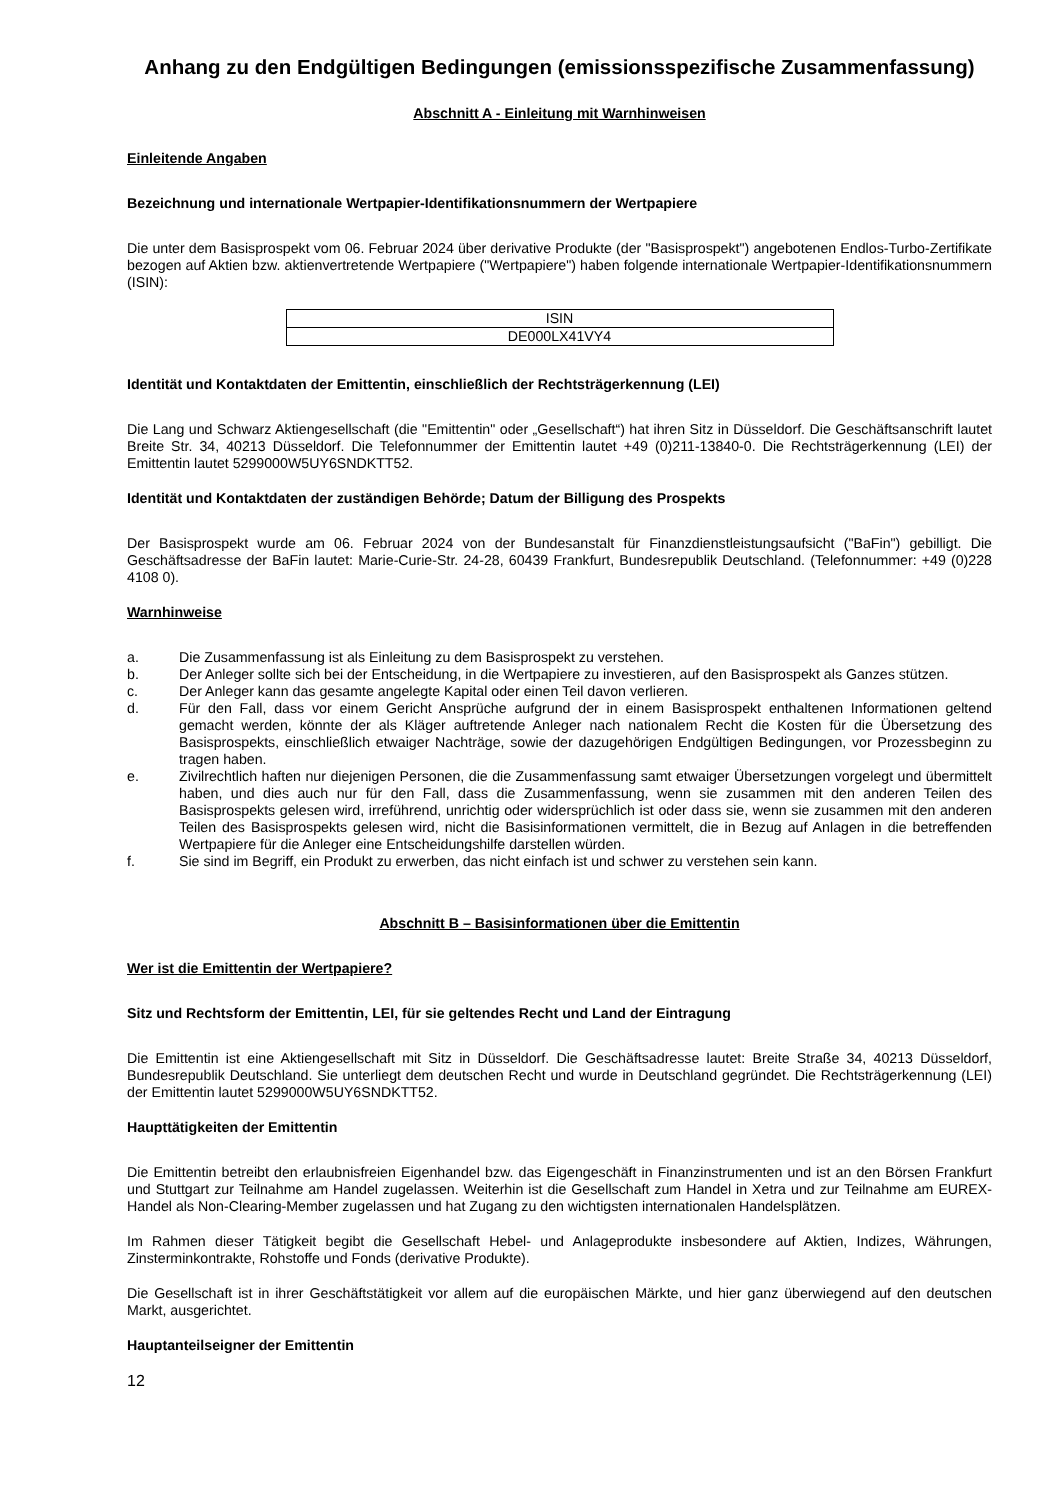Anhang zu den Endgültigen Bedingungen (emissionsspezifische Zusammenfassung)
Abschnitt A - Einleitung mit Warnhinweisen
Einleitende Angaben
Bezeichnung und internationale Wertpapier-Identifikationsnummern der Wertpapiere
Die unter dem Basisprospekt vom 06. Februar 2024 über derivative Produkte (der "Basisprospekt") angebotenen Endlos-Turbo-Zertifikate bezogen auf Aktien bzw. aktienvertretende Wertpapiere ("Wertpapiere") haben folgende internationale Wertpapier-Identifikationsnummern (ISIN):
| ISIN |
| DE000LX41VY4 |
Identität und Kontaktdaten der Emittentin, einschließlich der Rechtsträgerkennung (LEI)
Die Lang und Schwarz Aktiengesellschaft (die "Emittentin" oder „Gesellschaft“) hat ihren Sitz in Düsseldorf. Die Geschäftsanschrift lautet Breite Str. 34, 40213 Düsseldorf. Die Telefonnummer der Emittentin lautet +49 (0)211-13840-0. Die Rechtsträgerkennung (LEI) der Emittentin lautet 5299000W5UY6SNDKTT52.
Identität und Kontaktdaten der zuständigen Behörde; Datum der Billigung des Prospekts
Der Basisprospekt wurde am 06. Februar 2024 von der Bundesanstalt für Finanzdienstleistungsaufsicht ("BaFin") gebilligt. Die Geschäftsadresse der BaFin lautet: Marie-Curie-Str. 24-28, 60439 Frankfurt, Bundesrepublik Deutschland. (Telefonnummer: +49 (0)228 4108 0).
Warnhinweise
a. Die Zusammenfassung ist als Einleitung zu dem Basisprospekt zu verstehen.
b. Der Anleger sollte sich bei der Entscheidung, in die Wertpapiere zu investieren, auf den Basisprospekt als Ganzes stützen.
c. Der Anleger kann das gesamte angelegte Kapital oder einen Teil davon verlieren.
d. Für den Fall, dass vor einem Gericht Ansprüche aufgrund der in einem Basisprospekt enthaltenen Informationen geltend gemacht werden, könnte der als Kläger auftretende Anleger nach nationalem Recht die Kosten für die Übersetzung des Basisprospekts, einschließlich etwaiger Nachträge, sowie der dazugehörigen Endgültigen Bedingungen, vor Prozessbeginn zu tragen haben.
e. Zivilrechtlich haften nur diejenigen Personen, die die Zusammenfassung samt etwaiger Übersetzungen vorgelegt und übermittelt haben, und dies auch nur für den Fall, dass die Zusammenfassung, wenn sie zusammen mit den anderen Teilen des Basisprospekts gelesen wird, irreführend, unrichtig oder widersprüchlich ist oder dass sie, wenn sie zusammen mit den anderen Teilen des Basisprospekts gelesen wird, nicht die Basisinformationen vermittelt, die in Bezug auf Anlagen in die betreffenden Wertpapiere für die Anleger eine Entscheidungshilfe darstellen würden.
f. Sie sind im Begriff, ein Produkt zu erwerben, das nicht einfach ist und schwer zu verstehen sein kann.
Abschnitt B – Basisinformationen über die Emittentin
Wer ist die Emittentin der Wertpapiere?
Sitz und Rechtsform der Emittentin, LEI, für sie geltendes Recht und Land der Eintragung
Die Emittentin ist eine Aktiengesellschaft mit Sitz in Düsseldorf. Die Geschäftsadresse lautet: Breite Straße 34, 40213 Düsseldorf, Bundesrepublik Deutschland. Sie unterliegt dem deutschen Recht und wurde in Deutschland gegründet. Die Rechtsträgerkennung (LEI) der Emittentin lautet 5299000W5UY6SNDKTT52.
Haupttätigkeiten der Emittentin
Die Emittentin betreibt den erlaubnisfreien Eigenhandel bzw. das Eigengeschäft in Finanzinstrumenten und ist an den Börsen Frankfurt und Stuttgart zur Teilnahme am Handel zugelassen. Weiterhin ist die Gesellschaft zum Handel in Xetra und zur Teilnahme am EUREX-Handel als Non-Clearing-Member zugelassen und hat Zugang zu den wichtigsten internationalen Handelsplätzen.
Im Rahmen dieser Tätigkeit begibt die Gesellschaft Hebel- und Anlageprodukte insbesondere auf Aktien, Indizes, Währungen, Zinsterminkontrakte, Rohstoffe und Fonds (derivative Produkte).
Die Gesellschaft ist in ihrer Geschäftstätigkeit vor allem auf die europäischen Märkte, und hier ganz überwiegend auf den deutschen Markt, ausgerichtet.
Hauptanteilseigner der Emittentin
12